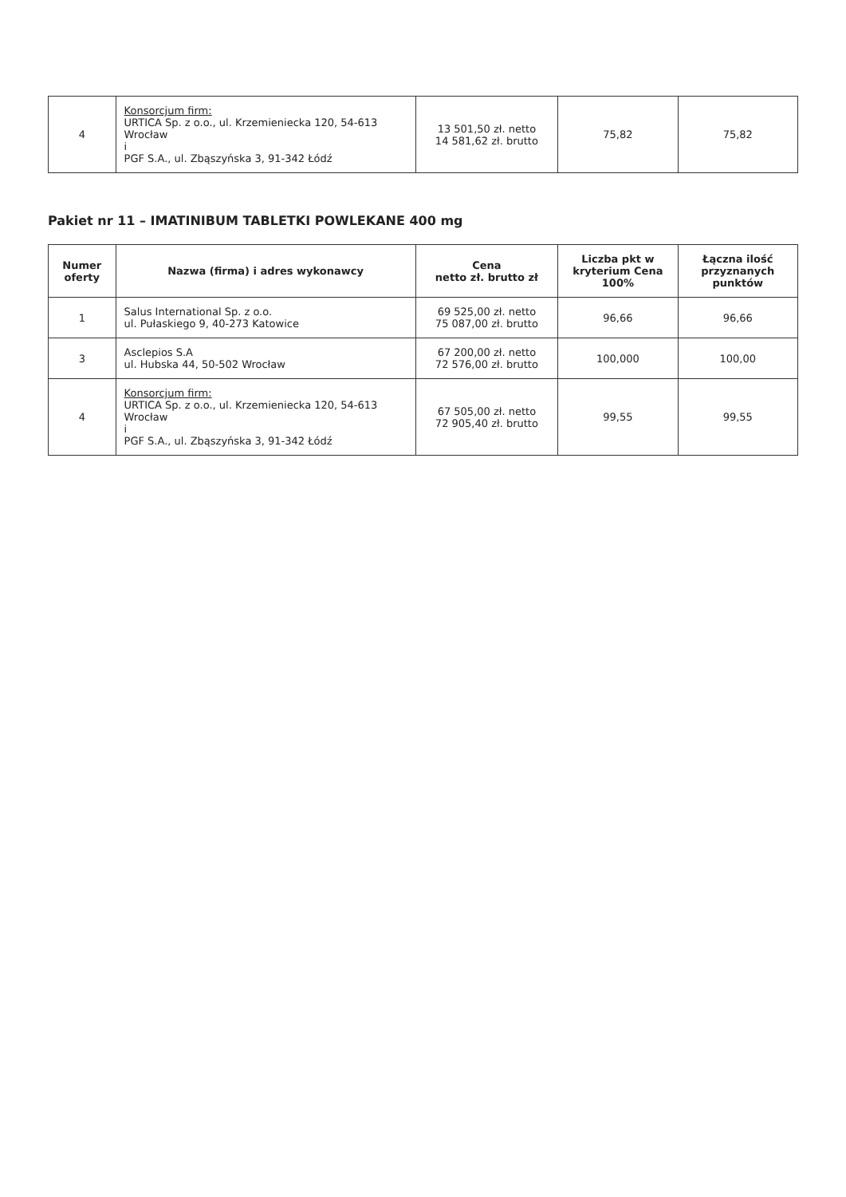| 4 | Konsorcjum firm: URTICA Sp. z o.o., ul. Krzemieniecka 120, 54-613 Wrocław i PGF S.A., ul. Zbąszyńska 3, 91-342 Łódź | 13 501,50 zł. netto 14 581,62 zł. brutto | 75,82 | 75,82 |
Pakiet nr 11 – IMATINIBUM TABLETKI POWLEKANE 400 mg
| Numer oferty | Nazwa (firma) i adres wykonawcy | Cena netto zł. brutto zł | Liczba pkt w kryterium Cena 100% | Łączna ilość przyznanych punktów |
| --- | --- | --- | --- | --- |
| 1 | Salus International Sp. z o.o. ul. Pułaskiego 9, 40-273 Katowice | 69 525,00 zł. netto 75 087,00 zł. brutto | 96,66 | 96,66 |
| 3 | Asclepios S.A ul. Hubska 44, 50-502 Wrocław | 67 200,00 zł. netto 72 576,00 zł. brutto | 100,000 | 100,00 |
| 4 | Konsorcjum firm: URTICA Sp. z o.o., ul. Krzemieniecka 120, 54-613 Wrocław i PGF S.A., ul. Zbąszyńska 3, 91-342 Łódź | 67 505,00 zł. netto 72 905,40 zł. brutto | 99,55 | 99,55 |